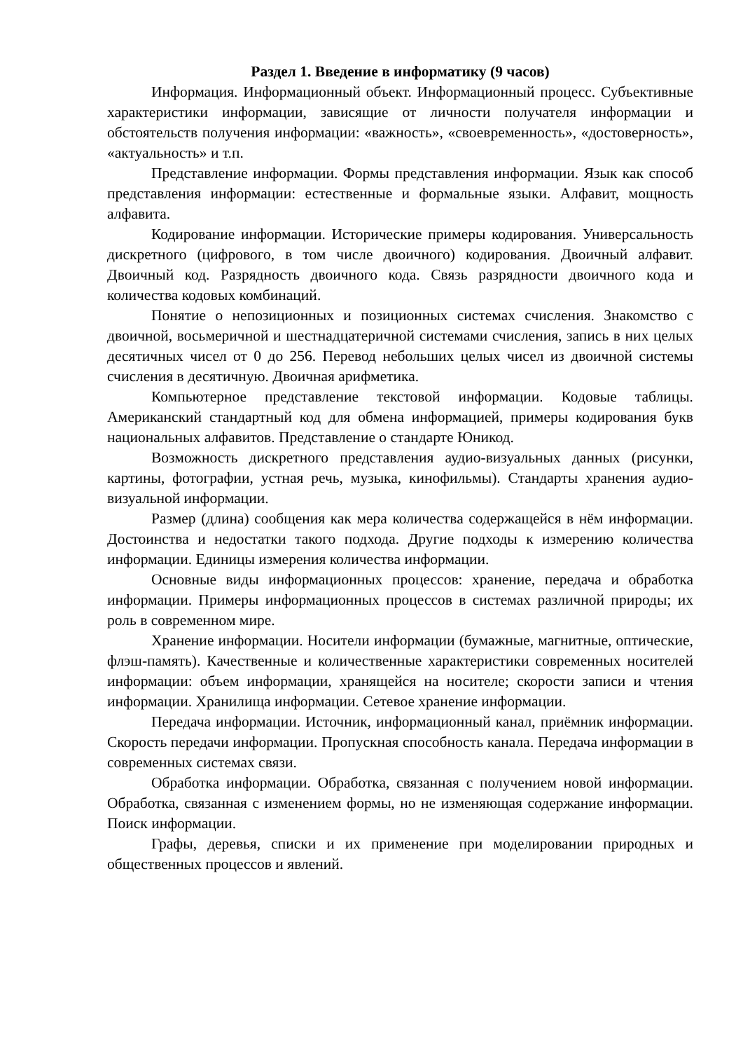Раздел 1. Введение в информатику (9 часов)
Информация. Информационный объект. Информационный процесс. Субъективные характеристики информации, зависящие от личности получателя информации и обстоятельств получения информации: «важность», «своевременность», «достоверность», «актуальность» и т.п.
Представление информации. Формы представления информации. Язык как способ представления информации: естественные и формальные языки. Алфавит, мощность алфавита.
Кодирование информации. Исторические примеры кодирования. Универсальность дискретного (цифрового, в том числе двоичного) кодирования. Двоичный алфавит. Двоичный код. Разрядность двоичного кода. Связь разрядности двоичного кода и количества кодовых комбинаций.
Понятие о непозиционных и позиционных системах счисления. Знакомство с двоичной, восьмеричной и шестнадцатеричной системами счисления, запись в них целых десятичных чисел от 0 до 256. Перевод небольших целых чисел из двоичной системы счисления в десятичную. Двоичная арифметика.
Компьютерное представление текстовой информации. Кодовые таблицы. Американский стандартный код для обмена информацией, примеры кодирования букв национальных алфавитов. Представление о стандарте Юникод.
Возможность дискретного представления аудио-визуальных данных (рисунки, картины, фотографии, устная речь, музыка, кинофильмы). Стандарты хранения аудио-визуальной информации.
Размер (длина) сообщения как мера количества содержащейся в нём информации. Достоинства и недостатки такого подхода. Другие подходы к измерению количества информации. Единицы измерения количества информации.
Основные виды информационных процессов: хранение, передача и обработка информации. Примеры информационных процессов в системах различной природы; их роль в современном мире.
Хранение информации. Носители информации (бумажные, магнитные, оптические, флэш-память). Качественные и количественные характеристики современных носителей информации: объем информации, хранящейся на носителе; скорости записи и чтения информации. Хранилища информации. Сетевое хранение информации.
Передача информации. Источник, информационный канал, приёмник информации. Скорость передачи информации. Пропускная способность канала. Передача информации в современных системах связи.
Обработка информации. Обработка, связанная с получением новой информации. Обработка, связанная с изменением формы, но не изменяющая содержание информации. Поиск информации.
Графы, деревья, списки и их применение при моделировании природных и общественных процессов и явлений.